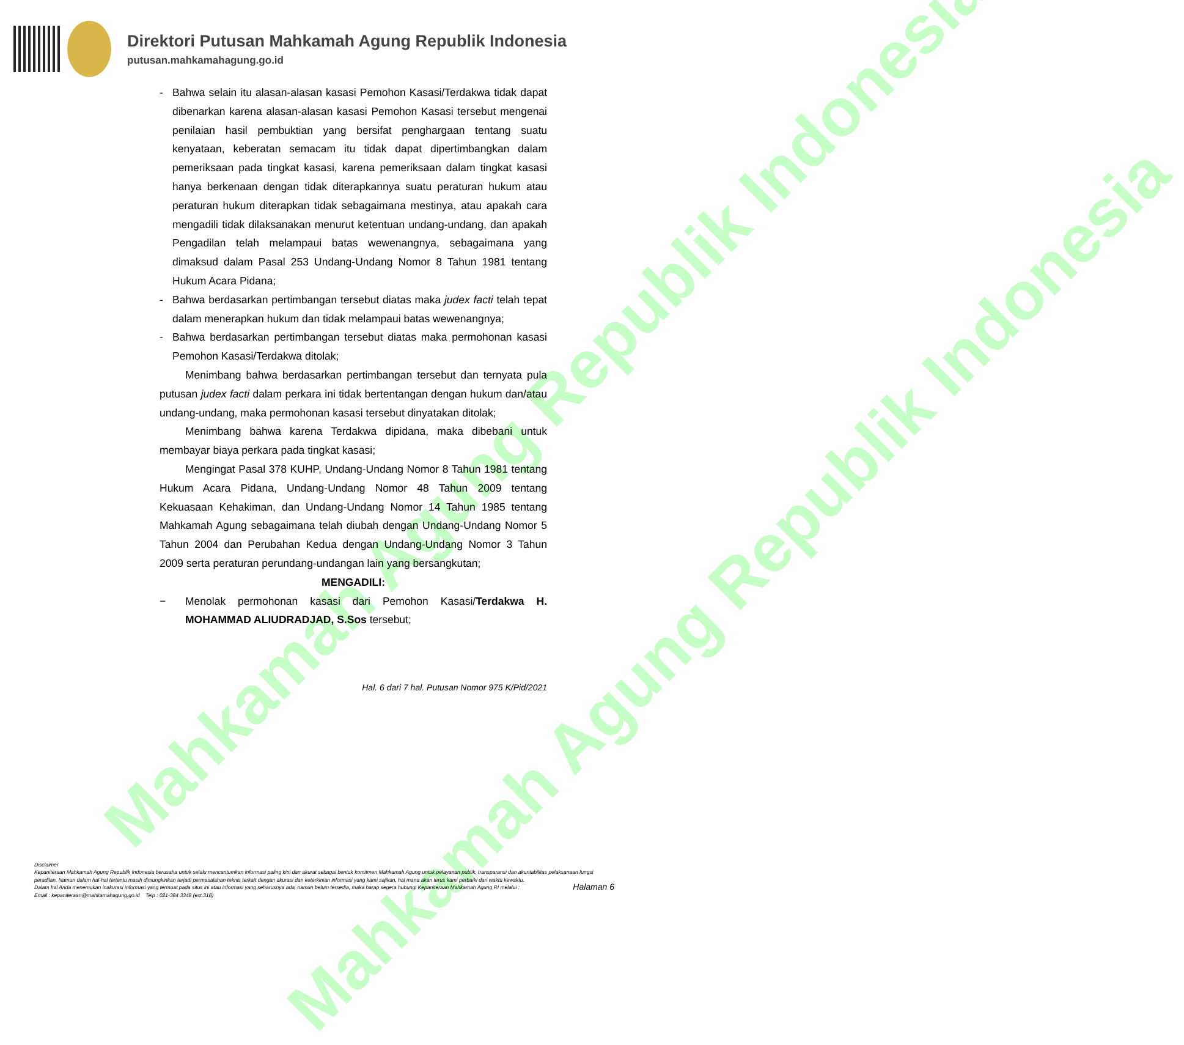Mahkamah Agung Republik Indonesia
Mahkamah Agung Republik Indonesia
Direktori Putusan Mahkamah Agung Republik Indonesia
putusan.mahkamahagung.go.id
- Bahwa selain itu alasan-alasan kasasi Pemohon Kasasi/Terdakwa tidak dapat dibenarkan karena alasan-alasan kasasi Pemohon Kasasi tersebut mengenai penilaian hasil pembuktian yang bersifat penghargaan tentang suatu kenyataan, keberatan semacam itu tidak dapat dipertimbangkan dalam pemeriksaan pada tingkat kasasi, karena pemeriksaan dalam tingkat kasasi hanya berkenaan dengan tidak diterapkannya suatu peraturan hukum atau peraturan hukum diterapkan tidak sebagaimana mestinya, atau apakah cara mengadili tidak dilaksanakan menurut ketentuan undang-undang, dan apakah Pengadilan telah melampaui batas wewenangnya, sebagaimana yang dimaksud dalam Pasal 253 Undang-Undang Nomor 8 Tahun 1981 tentang Hukum Acara Pidana;
- Bahwa berdasarkan pertimbangan tersebut diatas maka judex facti telah tepat dalam menerapkan hukum dan tidak melampaui batas wewenangnya;
- Bahwa berdasarkan pertimbangan tersebut diatas maka permohonan kasasi Pemohon Kasasi/Terdakwa ditolak;
Menimbang bahwa berdasarkan pertimbangan tersebut dan ternyata pula putusan judex facti dalam perkara ini tidak bertentangan dengan hukum dan/atau undang-undang, maka permohonan kasasi tersebut dinyatakan ditolak;
Menimbang bahwa karena Terdakwa dipidana, maka dibebani untuk membayar biaya perkara pada tingkat kasasi;
Mengingat Pasal 378 KUHP, Undang-Undang Nomor 8 Tahun 1981 tentang Hukum Acara Pidana, Undang-Undang Nomor 48 Tahun 2009 tentang Kekuasaan Kehakiman, dan Undang-Undang Nomor 14 Tahun 1985 tentang Mahkamah Agung sebagaimana telah diubah dengan Undang-Undang Nomor 5 Tahun 2004 dan Perubahan Kedua dengan Undang-Undang Nomor 3 Tahun 2009 serta peraturan perundang-undangan lain yang bersangkutan;
MENGADILI:
− Menolak permohonan kasasi dari Pemohon Kasasi/Terdakwa H. MOHAMMAD ALIUDRADJAD, S.Sos tersebut;
Hal. 6 dari 7 hal. Putusan Nomor 975 K/Pid/2021
Disclaimer
Kepaniteraan Mahkamah Agung Republik Indonesia berusaha untuk selalu mencantumkan informasi paling kini dan akurat sebagai bentuk komitmen Mahkamah Agung untuk pelayanan publik, transparansi dan akuntabilitas pelaksanaan fungsi peradilan. Namun dalam hal-hal tertentu masih dimungkinkan terjadi permasalahan teknis terkait dengan akurasi dan keterkinian informasi yang kami sajikan, hal mana akan terus kami perbaiki dari waktu kewaktu.
Dalam hal Anda menemukan inakurasi informasi yang termuat pada situs ini atau informasi yang seharusnya ada, namun belum tersedia, maka harap segera hubungi Kepaniteraan Mahkamah Agung RI melalui :
Email : kepaniteraan@mahkamahagung.go.id Telp : 021-384 3348 (ext.318)
Halaman 6